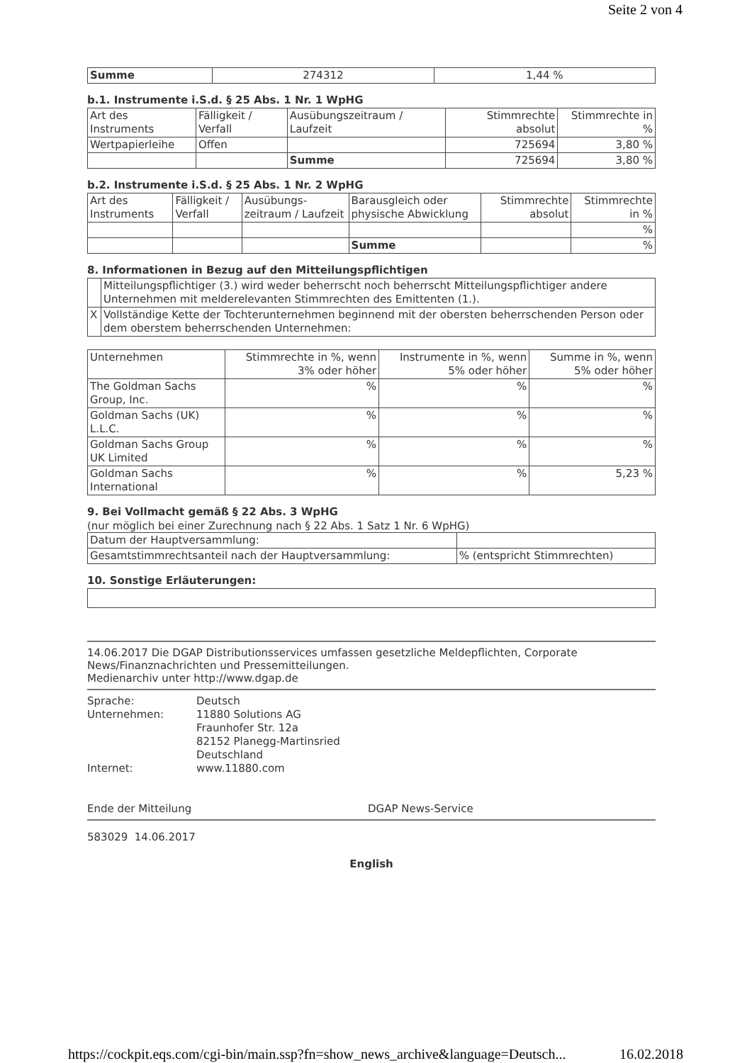Seite 2 von 4
| Summe | 274312 | 1,44 % |
b.1. Instrumente i.S.d. § 25 Abs. 1 Nr. 1 WpHG
| Art des Instruments | Fälligkeit / Verfall | Ausübungszeitraum / Laufzeit | Stimmrechte absolut | Stimmrechte in % |
| --- | --- | --- | --- | --- |
| Wertpapierleihe | Offen | | 725694 | 3,80 % |
| | | Summe | 725694 | 3,80 % |
b.2. Instrumente i.S.d. § 25 Abs. 1 Nr. 2 WpHG
| Art des Instruments | Fälligkeit / Verfall | Ausübungs-zeitraum / Laufzeit | Barausgleich oder physische Abwicklung | Stimmrechte absolut | Stimmrechte in % |
| --- | --- | --- | --- | --- | --- |
| | | | | | % |
| | | | Summe | | % |
8. Informationen in Bezug auf den Mitteilungspflichtigen
| | Mitteilungspflichtiger (3.) wird weder beherrscht noch beherrscht Mitteilungspflichtiger andere Unternehmen mit melderelevanten Stimmrechten des Emittenten (1.). |
| X | Vollständige Kette der Tochterunternehmen beginnend mit der obersten beherrschenden Person oder dem oberstem beherrschenden Unternehmen: |
| Unternehmen | Stimmrechte in %, wenn 3% oder höher | Instrumente in %, wenn 5% oder höher | Summe in %, wenn 5% oder höher |
| --- | --- | --- | --- |
| The Goldman Sachs Group, Inc. | % | % | % |
| Goldman Sachs (UK) L.L.C. | % | % | % |
| Goldman Sachs Group UK Limited | % | % | % |
| Goldman Sachs International | % | % | 5,23 % |
9. Bei Vollmacht gemäß § 22 Abs. 3 WpHG
(nur möglich bei einer Zurechnung nach § 22 Abs. 1 Satz 1 Nr. 6 WpHG)
| Datum der Hauptversammlung: | |
| Gesamtstimmrechtsanteil nach der Hauptversammlung: | % (entspricht Stimmrechten) |
10. Sonstige Erläuterungen:
14.06.2017 Die DGAP Distributionsservices umfassen gesetzliche Meldepflichten, Corporate News/Finanznachrichten und Pressemitteilungen.
Medienarchiv unter http://www.dgap.de
| Sprache: | Deutsch |
| Unternehmen: | 11880 Solutions AG Fraunhofer Str. 12a 82152 Planegg-Martinsried Deutschland |
| Internet: | www.11880.com |
Ende der Mitteilung DGAP News-Service
583029 14.06.2017
English
https://cockpit.eqs.com/cgi-bin/main.ssp?fn=show_news_archive&language=Deutsch... 16.02.2018